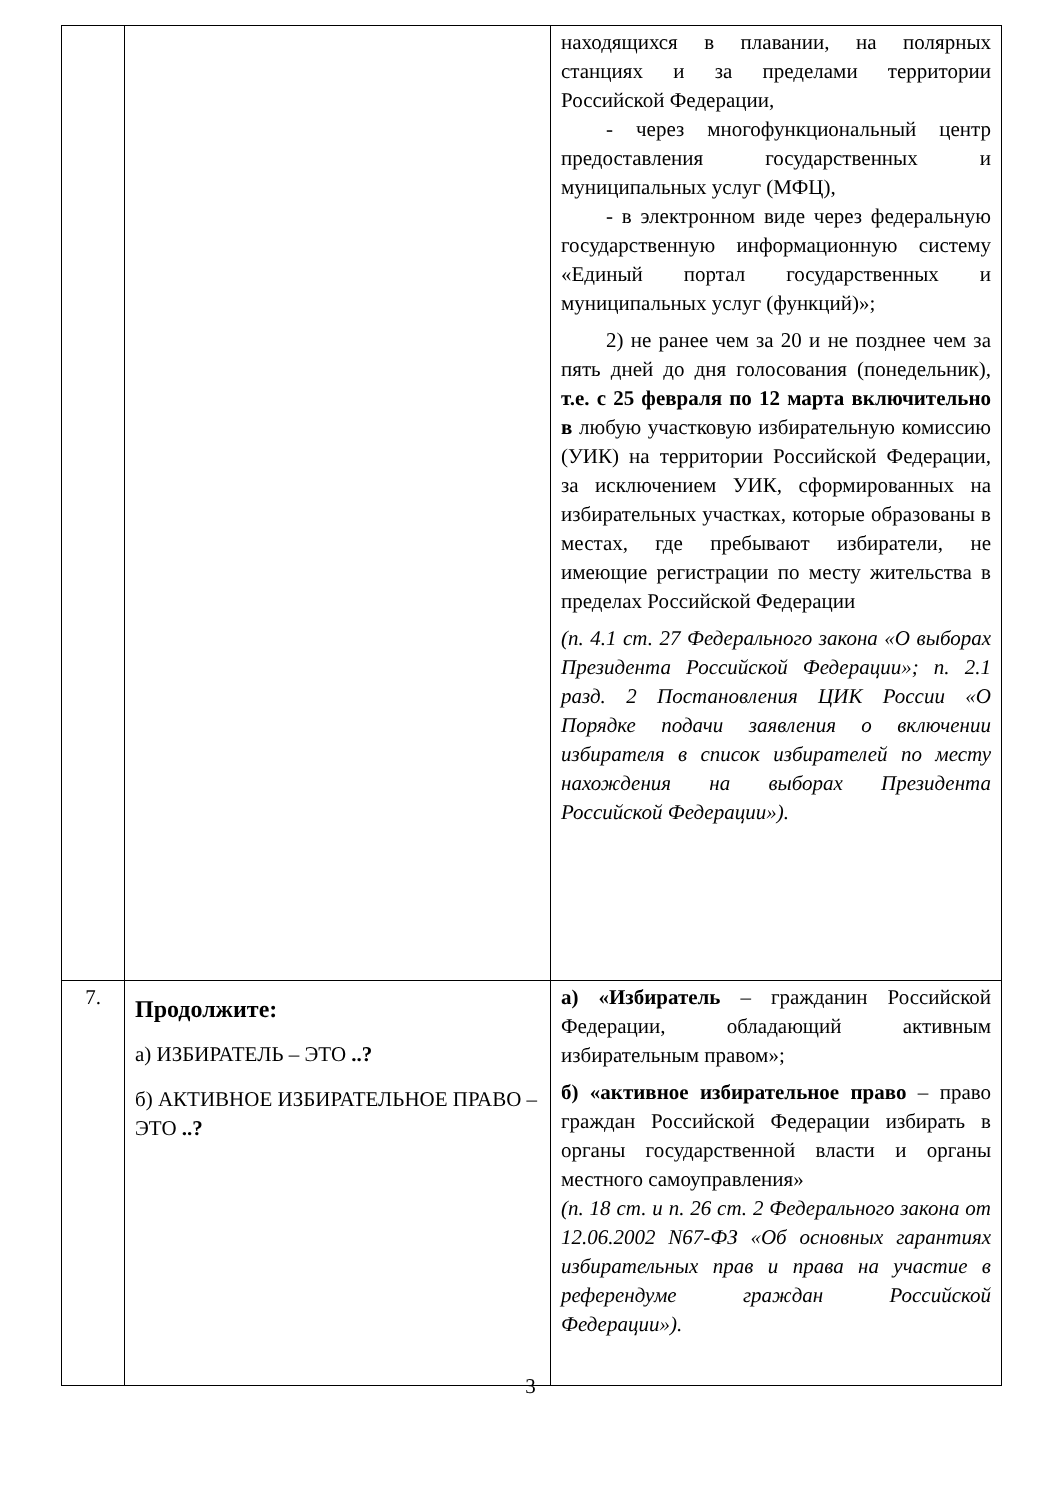| | | находящихся в плавании, на полярных станциях и за пределами территории Российской Федерации, - через многофункциональный центр предоставления государственных и муниципальных услуг (МФЦ), - в электронном виде через федеральную государственную информационную систему «Единый портал государственных и муниципальных услуг (функций)»; 2) не ранее чем за 20 и не позднее чем за пять дней до дня голосования (понедельник), т.е. с 25 февраля по 12 марта включительно в любую участковую избирательную комиссию (УИК) на территории Российской Федерации, за исключением УИК, сформированных на избирательных участках, которые образованы в местах, где пребывают избиратели, не имеющие регистрации по месту жительства в пределах Российской Федерации (п. 4.1 ст. 27 Федерального закона «О выборах Президента Российской Федерации»; п. 2.1 разд. 2 Постановления ЦИК России «О Порядке подачи заявления о включении избирателя в список избирателей по месту нахождения на выборах Президента Российской Федерации»). |
| 7. | Продолжите: а) ИЗБИРАТЕЛЬ – ЭТО ..? б) АКТИВНОЕ ИЗБИРАТЕЛЬНОЕ ПРАВО – ЭТО ..? | а) «Избиратель – гражданин Российской Федерации, обладающий активным избирательным правом»; б) «активное избирательное право – право граждан Российской Федерации избирать в органы государственной власти и органы местного самоуправления» (п. 18 ст. и п. 26 ст. 2 Федерального закона от 12.06.2002 N67-ФЗ «Об основных гарантиях избирательных прав и права на участие в референдуме граждан Российской Федерации»). |
3